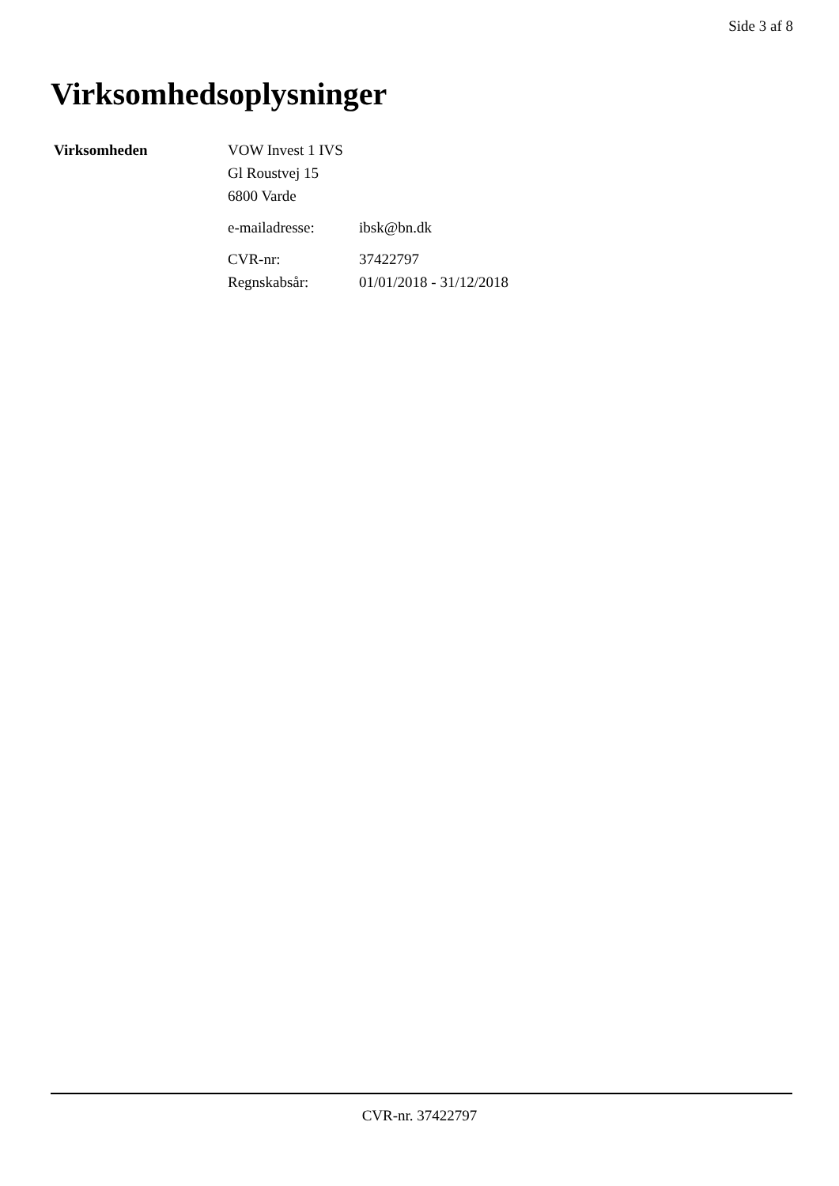Side 3 af 8
Virksomhedsoplysninger
| Virksomheden | VOW Invest 1 IVS Gl Roustvej 15 6800 Varde | |
| | e-mailadresse: | ibsk@bn.dk |
| | CVR-nr: | 37422797 |
| | Regnskabsår: | 01/01/2018 - 31/12/2018 |
CVR-nr. 37422797